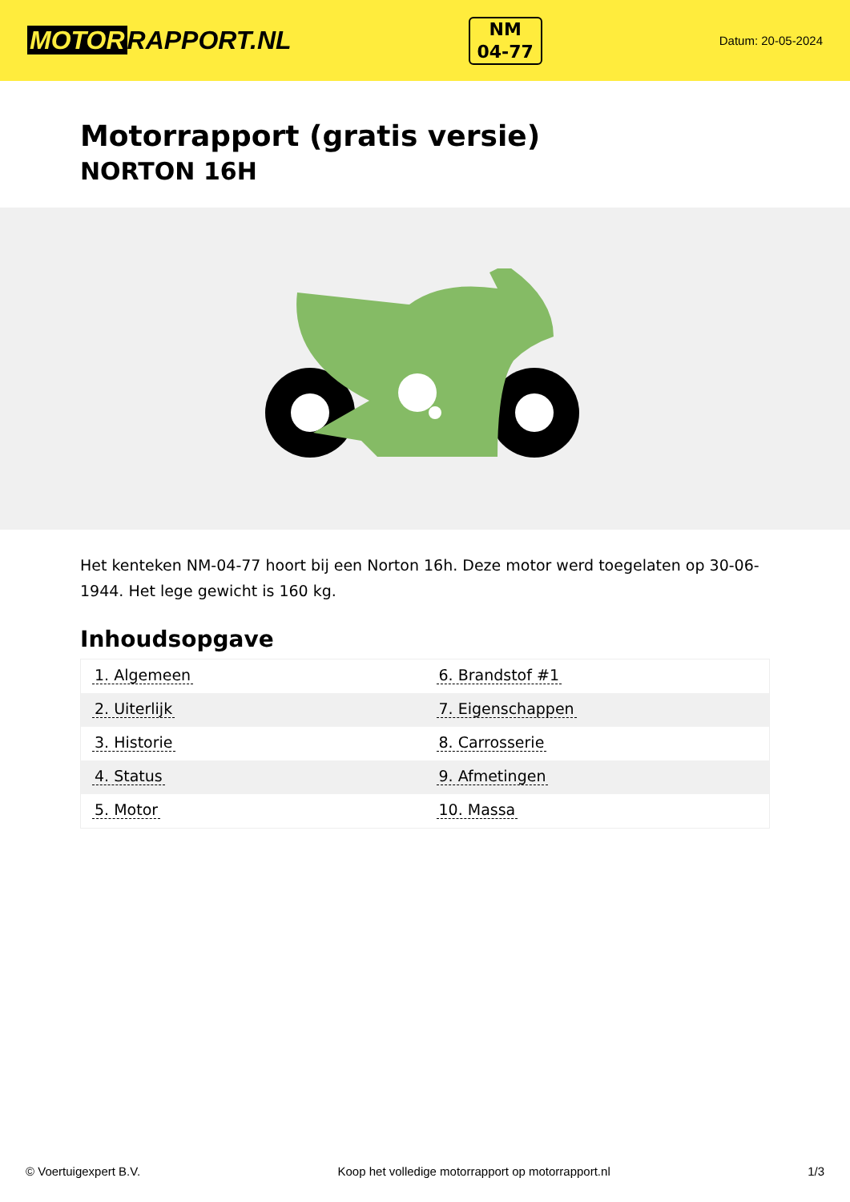MOTOR RAPPORT.NL
NM
04-77
Datum: 20-05-2024
Motorrapport (gratis versie)
NORTON 16H
Het kenteken NM-04-77 hoort bij een Norton 16h. Deze motor werd toegelaten op 30-06-1944. Het lege gewicht is 160 kg.
Inhoudsopgave
| 1. Algemeen | 6. Brandstof #1 |
| 2. Uiterlijk | 7. Eigenschappen |
| 3. Historie | 8. Carrosserie |
| 4. Status | 9. Afmetingen |
| 5. Motor | 10. Massa |
© Voertuigexpert B.V. Koop het volledige motorrapport op motorrapport.nl 1/3